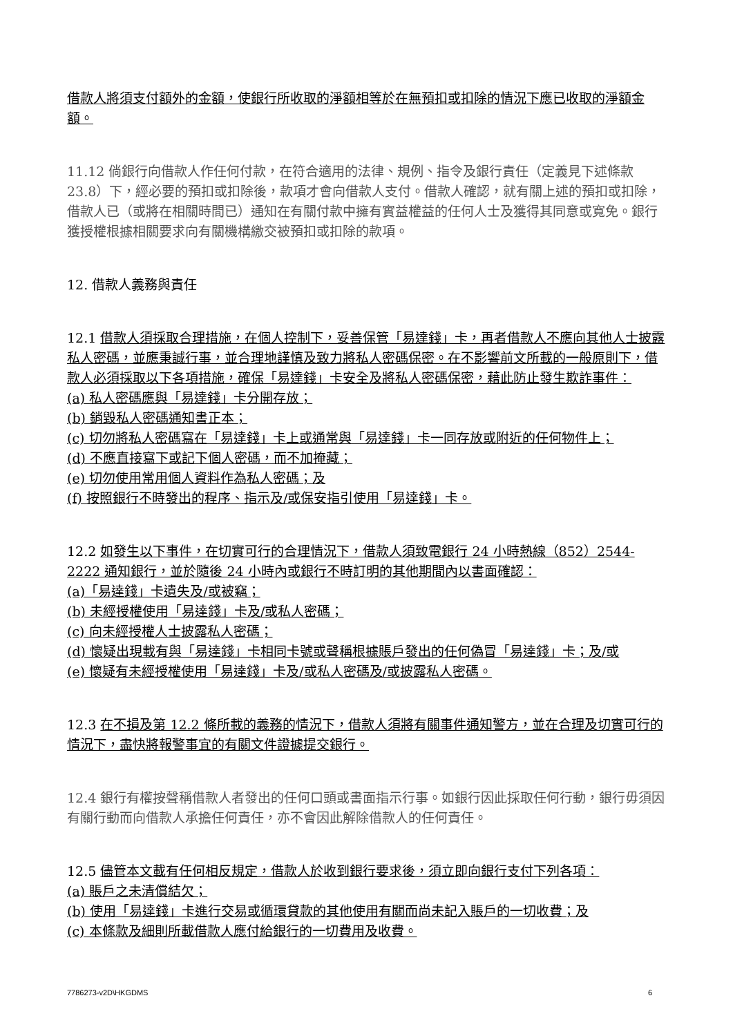借款人將須支付額外的金額，使銀行所收取的淨額相等於在無預扣或扣除的情況下應已收取的淨額金額。
11.12 倘銀行向借款人作任何付款，在符合適用的法律、規例、指令及銀行責任（定義見下述條款 23.8）下，經必要的預扣或扣除後，款項才會向借款人支付。借款人確認，就有關上述的預扣或扣除，借款人已（或將在相關時間已）通知在有關付款中擁有實益權益的任何人士及獲得其同意或寬免。銀行獲授權根據相關要求向有關機構繳交被預扣或扣除的款項。
12. 借款人義務與責任
12.1 借款人須採取合理措施，在個人控制下，妥善保管「易達錢」卡，再者借款人不應向其他人士披露私人密碼，並應秉誠行事，並合理地謹慎及致力將私人密碼保密。在不影響前文所載的一般原則下，借款人必須採取以下各項措施，確保「易達錢」卡安全及將私人密碼保密，藉此防止發生欺詐事件：
(a) 私人密碼應與「易達錢」卡分開存放；
(b) 銷毀私人密碼通知書正本；
(c) 切勿將私人密碼寫在「易達錢」卡上或通常與「易達錢」卡一同存放或附近的任何物件上；
(d) 不應直接寫下或記下個人密碼，而不加掩藏；
(e) 切勿使用常用個人資料作為私人密碼；及
(f) 按照銀行不時發出的程序、指示及/或保安指引使用「易達錢」卡。
12.2 如發生以下事件，在切實可行的合理情況下，借款人須致電銀行 24 小時熱線（852）2544-2222 通知銀行，並於隨後 24 小時內或銀行不時訂明的其他期間內以書面確認：
(a)「易達錢」卡遺失及/或被竊；
(b) 未經授權使用「易達錢」卡及/或私人密碼；
(c) 向未經授權人士披露私人密碼；
(d) 懷疑出現載有與「易達錢」卡相同卡號或聲稱根據賬戶發出的任何偽冒「易達錢」卡；及/或
(e) 懷疑有未經授權使用「易達錢」卡及/或私人密碼及/或披露私人密碼。
12.3 在不損及第 12.2 條所載的義務的情況下，借款人須將有關事件通知警方，並在合理及切實可行的情況下，盡快將報警事宜的有關文件證據提交銀行。
12.4 銀行有權按聲稱借款人者發出的任何口頭或書面指示行事。如銀行因此採取任何行動，銀行毋須因有關行動而向借款人承擔任何責任，亦不會因此解除借款人的任何責任。
12.5 儘管本文載有任何相反規定，借款人於收到銀行要求後，須立即向銀行支付下列各項：
(a) 賬戶之未清償結欠；
(b) 使用「易達錢」卡進行交易或循環貸款的其他使用有關而尚未記入賬戶的一切收費；及
(c) 本條款及細則所載借款人應付給銀行的一切費用及收費。
7786273-v2D\HKGDMS 6